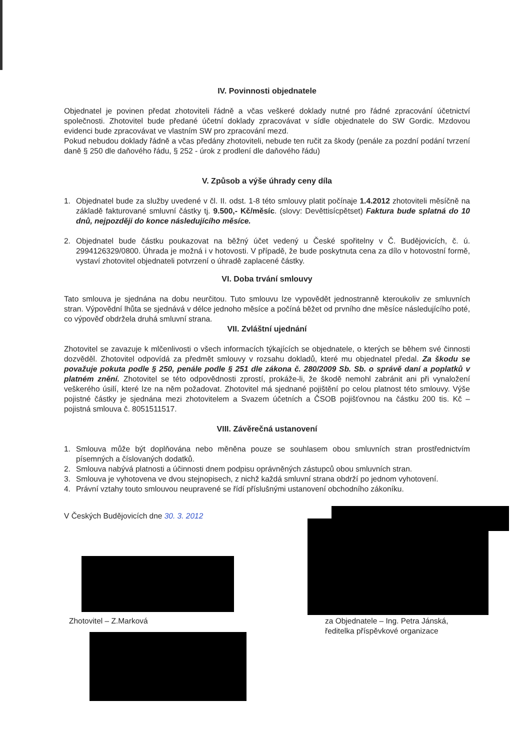IV. Povinnosti objednatele
Objednatel je povinen předat zhotoviteli řádně a včas veškeré doklady nutné pro řádné zpracování účetnictví společnosti. Zhotovitel bude předané účetní doklady zpracovávat v sídle objednatele do SW Gordic. Mzdovou evidenci bude zpracovávat ve vlastním SW pro zpracování mezd.
Pokud nebudou doklady řádně a včas předány zhotoviteli, nebude ten ručit za škody (penále za pozdní podání tvrzení daně § 250 dle daňového řádu, § 252 - úrok z prodlení dle daňového řádu)
V. Způsob a výše úhrady ceny díla
1. Objednatel bude za služby uvedené v čl. II. odst. 1-8 této smlouvy platit počínaje 1.4.2012 zhotoviteli měsíčně na základě fakturované smluvní částky tj. 9.500,- Kč/měsíc. (slovy: Devěttisícpětset) Faktura bude splatná do 10 dnů, nejpozději do konce následujícího měsíce.
2. Objednatel bude částku poukazovat na běžný účet vedený u České spořitelny v Č. Budějovicích, č. ú. 2994126329/0800. Úhrada je možná i v hotovosti. V případě, že bude poskytnuta cena za dílo v hotovostní formě, vystaví zhotovitel objednateli potvrzení o úhradě zaplacené částky.
VI. Doba trvání smlouvy
Tato smlouva je sjednána na dobu neurčitou. Tuto smlouvu lze vypovědět jednostranně kteroukoliv ze smluvních stran. Výpovědní lhůta se sjednává v délce jednoho měsíce a počíná běžet od prvního dne měsíce následujícího poté, co výpověď obdržela druhá smluvní strana.
VII. Zvláštní ujednání
Zhotovitel se zavazuje k mlčenlivosti o všech informacích týkajících se objednatele, o kterých se během své činnosti dozvěděl. Zhotovitel odpovídá za předmět smlouvy v rozsahu dokladů, které mu objednatel předal. Za škodu se považuje pokuta podle § 250, penále podle § 251 dle zákona č. 280/2009 Sb. Sb. o správě daní a poplatků v platném znění. Zhotovitel se této odpovědnosti zprostí, prokáže-li, že škodě nemohl zabránit ani při vynaložení veškerého úsilí, které lze na něm požadovat. Zhotovitel má sjednané pojištění po celou platnost této smlouvy. Výše pojistné částky je sjednána mezi zhotovitelem a Svazem účetních a ČSOB pojišťovnou na částku 200 tis. Kč – pojistná smlouva č. 8051511517.
VIII. Závěrečná ustanovení
1. Smlouva může být doplňována nebo měněna pouze se souhlasem obou smluvních stran prostřednictvím písemných a číslovaných dodatků.
2. Smlouva nabývá platnosti a účinnosti dnem podpisu oprávněných zástupců obou smluvních stran.
3. Smlouva je vyhotovena ve dvou stejnopisech, z nichž každá smluvní strana obdrží po jednom vyhotovení.
4. Právní vztahy touto smlouvou neupravené se řídí příslušnými ustanovení obchodního zákoníku.
V Českých Budějovicích dne 30. 3. 2012
Zhotovitel – Z.Marková za Objednatele – Ing. Petra Jánská,
ředitelka příspěvkové organizace